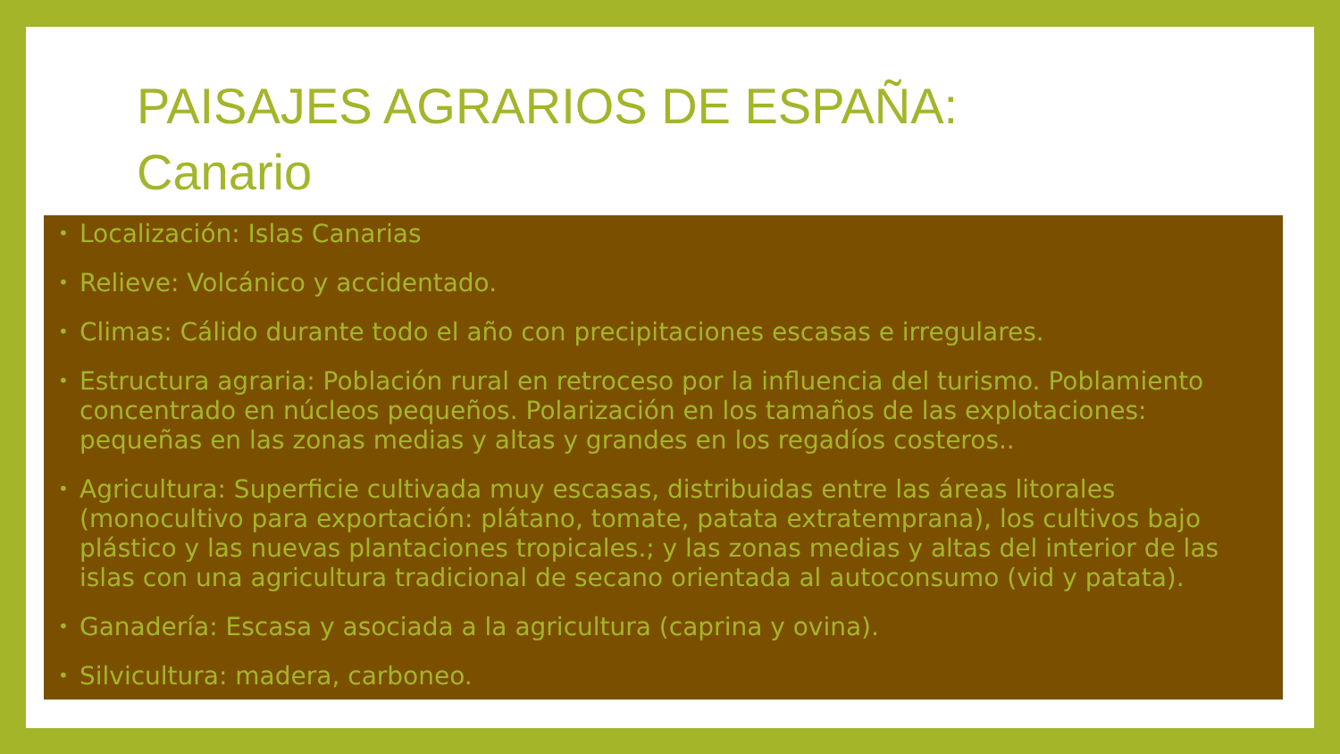PAISAJES AGRARIOS DE ESPAÑA:
Canario
• Localización: Islas Canarias
• Relieve: Volcánico y accidentado.
• Climas: Cálido durante todo el año con precipitaciones escasas e irregulares.
• Estructura agraria: Población rural en retroceso por la influencia del turismo. Poblamiento concentrado en núcleos pequeños. Polarización en los tamaños de las explotaciones: pequeñas en las zonas medias y altas y grandes en los regadíos costeros..
• Agricultura: Superficie cultivada muy escasas, distribuidas entre las áreas litorales (monocultivo para exportación: plátano, tomate, patata extratemprana), los cultivos bajo plástico y las nuevas plantaciones tropicales.; y las zonas medias y altas del interior de las islas con una agricultura tradicional de secano orientada al autoconsumo (vid y patata).
• Ganadería: Escasa y asociada a la agricultura (caprina y ovina).
• Silvicultura: madera, carboneo.